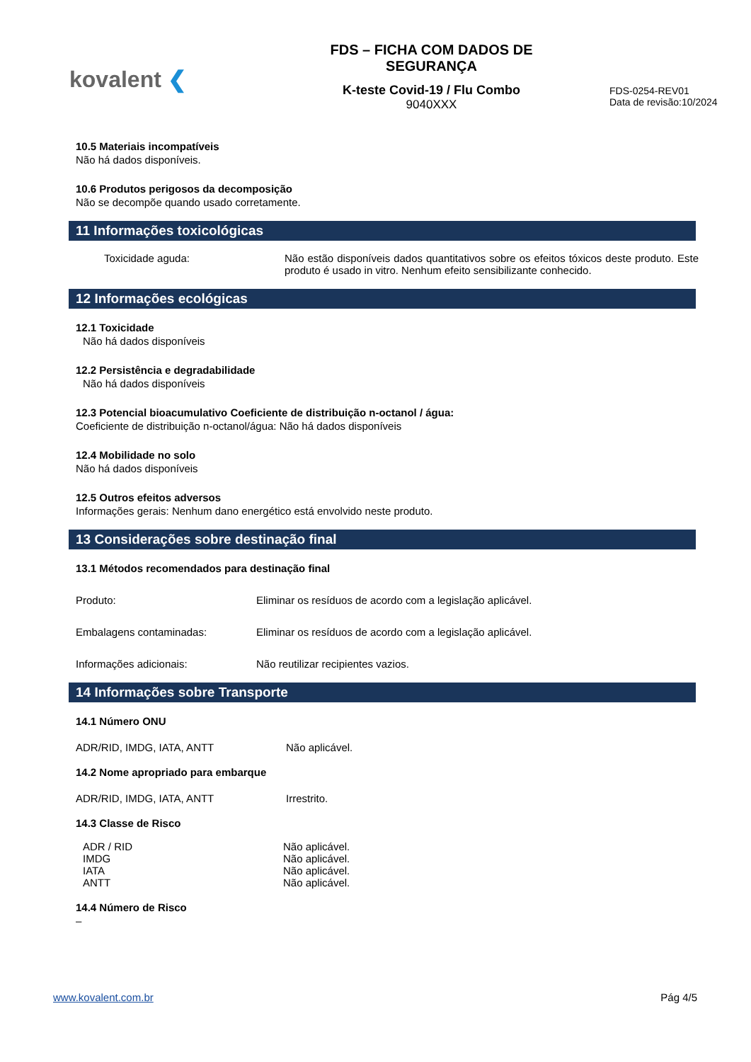kovalent ❮
FDS – FICHA COM DADOS DE
SEGURANÇA
K-teste Covid-19 / Flu Combo
9040XXX
FDS-0254-REV01
Data de revisão:10/2024
10.5 Materiais incompatíveis
Não há dados disponíveis.
10.6 Produtos perigosos da decomposição
Não se decompõe quando usado corretamente.
11 Informações toxicológicas
Toxicidade aguda: Não estão disponíveis dados quantitativos sobre os efeitos tóxicos deste produto. Este produto é usado in vitro. Nenhum efeito sensibilizante conhecido.
12 Informações ecológicas
12.1 Toxicidade
Não há dados disponíveis
12.2 Persistência e degradabilidade
Não há dados disponíveis
12.3 Potencial bioacumulativo Coeficiente de distribuição n-octanol / água:
Coeficiente de distribuição n-octanol/água: Não há dados disponíveis
12.4 Mobilidade no solo
Não há dados disponíveis
12.5 Outros efeitos adversos
Informações gerais: Nenhum dano energético está envolvido neste produto.
13 Considerações sobre destinação final
13.1 Métodos recomendados para destinação final
Produto: Eliminar os resíduos de acordo com a legislação aplicável.
Embalagens contaminadas: Eliminar os resíduos de acordo com a legislação aplicável.
Informações adicionais: Não reutilizar recipientes vazios.
14 Informações sobre Transporte
14.1 Número ONU
ADR/RID, IMDG, IATA, ANTT Não aplicável.
14.2 Nome apropriado para embarque
ADR/RID, IMDG, IATA, ANTT Irrestrito.
14.3 Classe de Risco
ADR / RID
IMDG
IATA
ANTT
Não aplicável.
Não aplicável.
Não aplicável.
Não aplicável.
14.4 Número de Risco
–
www.kovalent.com.br Pág 4/5